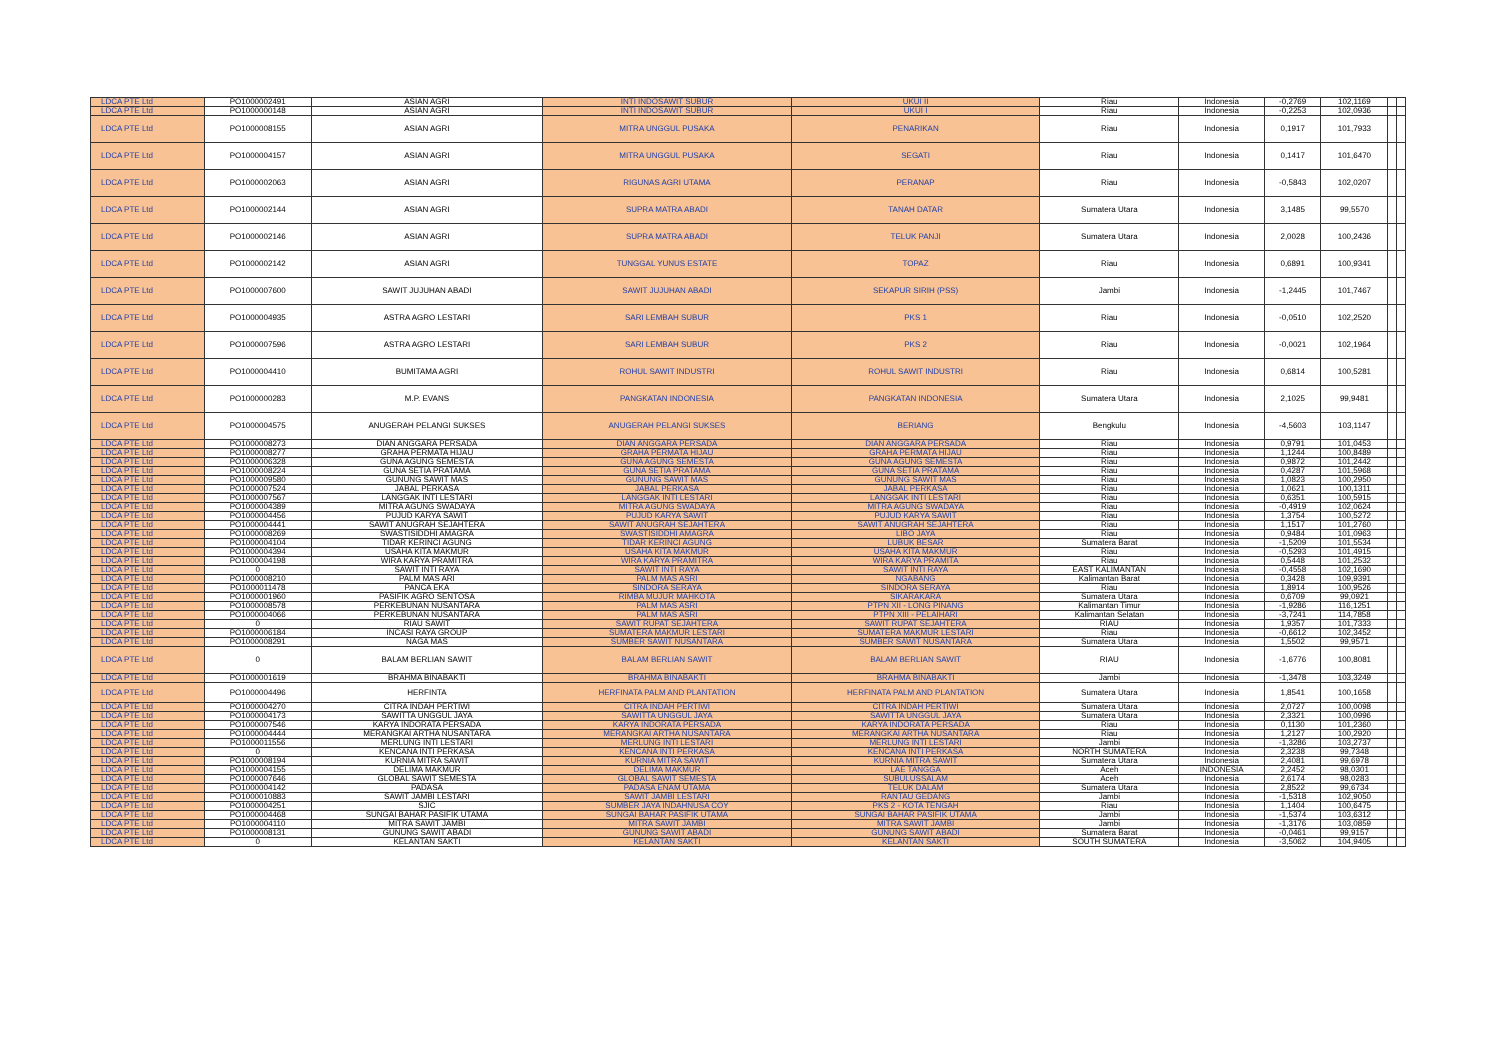| LDCA PTE Ltd | PO1000002491 | ASIAN AGRI | INTI INDOSAWIT SUBUR | UKUI II | Riau | Indonesia | -0,2769 | 102,1169 | | |
| LDCA PTE Ltd | PO1000000148 | ASIAN AGRI | INTI INDOSAWIT SUBUR | UKUI I | Riau | Indonesia | -0,2253 | 102,0936 | | |
| LDCA PTE Ltd | PO1000008155 | ASIAN AGRI | MITRA UNGGUL PUSAKA | PENARIKAN | Riau | Indonesia | 0,1917 | 101,7933 | | |
| LDCA PTE Ltd | PO1000004157 | ASIAN AGRI | MITRA UNGGUL PUSAKA | SEGATI | Riau | Indonesia | 0,1417 | 101,6470 | | |
| LDCA PTE Ltd | PO1000002063 | ASIAN AGRI | RIGUNAS AGRI UTAMA | PERANAP | Riau | Indonesia | -0,5843 | 102,0207 | | |
| LDCA PTE Ltd | PO1000002144 | ASIAN AGRI | SUPRA MATRA ABADI | TANAH DATAR | Sumatera Utara | Indonesia | 3,1485 | 99,5570 | | |
| LDCA PTE Ltd | PO1000002146 | ASIAN AGRI | SUPRA MATRA ABADI | TELUK PANJI | Sumatera Utara | Indonesia | 2,0028 | 100,2436 | | |
| LDCA PTE Ltd | PO1000002142 | ASIAN AGRI | TUNGGAL YUNUS ESTATE | TOPAZ | Riau | Indonesia | 0,6891 | 100,9341 | | |
| LDCA PTE Ltd | PO1000007600 | SAWIT JUJUHAN ABADI | SAWIT JUJUHAN ABADI | SEKAPUR SIRIH (PSS) | Jambi | Indonesia | -1,2445 | 101,7467 | | |
| LDCA PTE Ltd | PO1000004935 | ASTRA AGRO LESTARI | SARI LEMBAH SUBUR | PKS 1 | Riau | Indonesia | -0,0510 | 102,2520 | | |
| LDCA PTE Ltd | PO1000007596 | ASTRA AGRO LESTARI | SARI LEMBAH SUBUR | PKS 2 | Riau | Indonesia | -0,0021 | 102,1964 | | |
| LDCA PTE Ltd | PO1000004410 | BUMITAMA AGRI | ROHUL SAWIT INDUSTRI | ROHUL SAWIT INDUSTRI | Riau | Indonesia | 0,6814 | 100,5281 | | |
| LDCA PTE Ltd | PO1000000283 | M.P. EVANS | PANGKATAN INDONESIA | PANGKATAN INDONESIA | Sumatera Utara | Indonesia | 2,1025 | 99,9481 | | |
| LDCA PTE Ltd | PO1000004575 | ANUGERAH PELANGI SUKSES | ANUGERAH PELANGI SUKSES | BERIANG | Bengkulu | Indonesia | -4,5603 | 103,1147 | | |
| LDCA PTE Ltd | PO1000008273 | DIAN ANGGARA PERSADA | DIAN ANGGARA PERSADA | DIAN ANGGARA PERSADA | Riau | Indonesia | 0,9791 | 101,0453 | | |
| LDCA PTE Ltd | PO1000008277 | GRAHA PERMATA HIJAU | GRAHA PERMATA HIJAU | GRAHA PERMATA HIJAU | Riau | Indonesia | 1,1244 | 100,8489 | | |
| LDCA PTE Ltd | PO1000006328 | GUNA AGUNG SEMESTA | GUNA AGUNG SEMESTA | GUNA AGUNG SEMESTA | Riau | Indonesia | 0,9872 | 101,2442 | | |
| LDCA PTE Ltd | PO1000008224 | GUNA SETIA PRATAMA | GUNA SETIA PRATAMA | GUNA SETIA PRATAMA | Riau | Indonesia | 0,4287 | 101,5968 | | |
| LDCA PTE Ltd | PO1000009580 | GUNUNG SAWIT MAS | GUNUNG SAWIT MAS | GUNUNG SAWIT MAS | Riau | Indonesia | 1,0823 | 100,2950 | | |
| LDCA PTE Ltd | PO1000007524 | JABAL PERKASA | JABAL PERKASA | JABAL PERKASA | Riau | Indonesia | 1,0621 | 100,1311 | | |
| LDCA PTE Ltd | PO1000007567 | LANGGAK INTI LESTARI | LANGGAK INTI LESTARI | LANGGAK INTI LESTARI | Riau | Indonesia | 0,6351 | 100,5915 | | |
| LDCA PTE Ltd | PO1000004389 | MITRA AGUNG SWADAYA | MITRA AGUNG SWADAYA | MITRA AGUNG SWADAYA | Riau | Indonesia | -0,4919 | 102,0624 | | |
| LDCA PTE Ltd | PO1000004456 | PUJUD KARYA SAWIT | PUJUD KARYA SAWIT | PUJUD KARYA SAWIT | Riau | Indonesia | 1,3754 | 100,5272 | | |
| LDCA PTE Ltd | PO1000004441 | SAWIT ANUGRAH SEJAHTERA | SAWIT ANUGRAH SEJAHTERA | SAWIT ANUGRAH SEJAHTERA | Riau | Indonesia | 1,1517 | 101,2760 | | |
| LDCA PTE Ltd | PO1000008269 | SWASTISIDDHI AMAGRA | SWASTISIDDHI AMAGRA | LIBO JAYA | Riau | Indonesia | 0,9484 | 101,0963 | | |
| LDCA PTE Ltd | PO1000004104 | TIDAR KERINCI AGUNG | TIDAR KERINCI AGUNG | LUBUK BESAR | Sumatera Barat | Indonesia | -1,5209 | 101,5534 | | |
| LDCA PTE Ltd | PO1000004394 | USAHA KITA MAKMUR | USAHA KITA MAKMUR | USAHA KITA MAKMUR | Riau | Indonesia | -0,5293 | 101,4915 | | |
| LDCA PTE Ltd | PO1000004198 | WIRA KARYA PRAMITRA | WIRA KARYA PRAMITRA | WIRA KARYA PRAMITA | Riau | Indonesia | 0,5448 | 101,2532 | | |
| LDCA PTE Ltd | 0 | SAWIT INTI RAYA | SAWIT INTI RAYA | SAWIT INTI RAYA | EAST KALIMANTAN | Indonesia | -0,4558 | 102,1690 | | |
| LDCA PTE Ltd | PO1000008210 | PALM MAS ARI | PALM MAS ASRI | NGABANG | Kalimantan Barat | Indonesia | 0,3428 | 109,9391 | | |
| LDCA PTE Ltd | PO1000011478 | PANCA EKA | SINDORA SERAYA | SINDORA SERAYA | Riau | Indonesia | 1,8914 | 100,9526 | | |
| LDCA PTE Ltd | PO1000001960 | PASIFIK AGRO SENTOSA | RIMBA MUJUR MAHKOTA | SIKARAKARA | Sumatera Utara | Indonesia | 0,6709 | 99,0921 | | |
| LDCA PTE Ltd | PO1000008578 | PERKEBUNAN NUSANTARA | PALM MAS ASRI | PTPN XII - LONG PINANG | Kalimantan Timur | Indonesia | -1,9286 | 116,1251 | | |
| LDCA PTE Ltd | PO1000004066 | PERKEBUNAN NUSANTARA | PALM MAS ASRI | PTPN XIII - PELAIHARI | Kalimantan Selatan | Indonesia | -3,7241 | 114,7858 | | |
| LDCA PTE Ltd | 0 | RIAU SAWIT | SAWIT RUPAT SEJAHTERA | SAWIT RUPAT SEJAHTERA | RIAU | Indonesia | 1,9357 | 101,7333 | | |
| LDCA PTE Ltd | PO1000006184 | INCASI RAYA GROUP | SUMATERA MAKMUR LESTARI | SUMATERA MAKMUR LESTARI | Riau | Indonesia | -0,6612 | 102,3452 | | |
| LDCA PTE Ltd | PO1000008291 | NAGA MAS | SUMBER SAWIT NUSANTARA | SUMBER SAWIT NUSANTARA | Sumatera Utara | Indonesia | 1,5502 | 99,9571 | | |
| LDCA PTE Ltd | 0 | BALAM BERLIAN SAWIT | BALAM BERLIAN SAWIT | BALAM BERLIAN SAWIT | RIAU | Indonesia | -1,6776 | 100,8081 | | |
| LDCA PTE Ltd | PO1000001619 | BRAHMA BINABAKTI | BRAHMA BINABAKTI | BRAHMA BINABAKTI | Jambi | Indonesia | -1,3478 | 103,3249 | | |
| LDCA PTE Ltd | PO1000004496 | HERFINTA | HERFINATA PALM AND PLANTATION | HERFINATA PALM AND PLANTATION | Sumatera Utara | Indonesia | 1,8541 | 100,1658 | | |
| LDCA PTE Ltd | PO1000004270 | CITRA INDAH PERTIWI | CITRA INDAH PERTIWI | CITRA INDAH PERTIWI | Sumatera Utara | Indonesia | 2,0727 | 100,0098 | | |
| LDCA PTE Ltd | PO1000004173 | SAWITTA UNGGUL JAYA | SAWITTA UNGGUL JAYA | SAWITTA UNGGUL JAYA | Sumatera Utara | Indonesia | 2,3321 | 100,0996 | | |
| LDCA PTE Ltd | PO1000007546 | KARYA INDORATA PERSADA | KARYA INDORATA PERSADA | KARYA INDORATA PERSADA | Riau | Indonesia | 0,1130 | 101,2360 | | |
| LDCA PTE Ltd | PO1000004444 | MERANGKAI ARTHA NUSANTARA | MERANGKAI ARTHA NUSANTARA | MERANGKAI ARTHA NUSANTARA | Riau | Indonesia | 1,2127 | 100,2920 | | |
| LDCA PTE Ltd | PO1000011556 | MERLUNG INTI LESTARI | MERLUNG INTI LESTARI | MERLUNG INTI LESTARI | Jambi | Indonesia | -1,3286 | 103,2737 | | |
| LDCA PTE Ltd | 0 | KENCANA INTI PERKASA | KENCANA INTI PERKASA | KENCANA INTI PERKASA | NORTH SUMATERA | Indonesia | 2,3238 | 99,7348 | | |
| LDCA PTE Ltd | PO1000008194 | KURNIA MITRA SAWIT | KURNIA MITRA SAWIT | KURNIA MITRA SAWIT | Sumatera Utara | Indonesia | 2,4081 | 99,6978 | | |
| LDCA PTE Ltd | PO1000004155 | DELIMA MAKMUR | DELIMA MAKMUR | LAE TANGGA | Aceh | INDONESIA | 2,2452 | 98,0301 | | |
| LDCA PTE Ltd | PO1000007646 | GLOBAL SAWIT SEMESTA | GLOBAL SAWIT SEMESTA | SUBULUSSALAM | Aceh | Indonesia | 2,6174 | 98,0283 | | |
| LDCA PTE Ltd | PO1000004142 | PADASA | PADASA ENAM UTAMA | TELUK DALAM | Sumatera Utara | Indonesia | 2,8522 | 99,6734 | | |
| LDCA PTE Ltd | PO1000010883 | SAWIT JAMBI LESTARI | SAWIT JAMBI LESTARI | RANTAU GEDANG | Jambi | Indonesia | -1,5318 | 102,9050 | | |
| LDCA PTE Ltd | PO1000004251 | SJIC | SUMBER JAYA INDAHNUSA COY | PKS 2 - KOTA TENGAH | Riau | Indonesia | 1,1404 | 100,6475 | | |
| LDCA PTE Ltd | PO1000004468 | SUNGAI BAHAR PASIFIK UTAMA | SUNGAI BAHAR PASIFIK UTAMA | SUNGAI BAHAR PASIFIK UTAMA | Jambi | Indonesia | -1,5374 | 103,6312 | | |
| LDCA PTE Ltd | PO1000004110 | MITRA SAWIT JAMBI | MITRA SAWIT JAMBI | MITRA SAWIT JAMBI | Jambi | Indonesia | -1,3176 | 103,0859 | | |
| LDCA PTE Ltd | PO1000008131 | GUNUNG SAWIT ABADI | GUNUNG SAWIT ABADI | GUNUNG SAWIT ABADI | Sumatera Barat | Indonesia | -0,0461 | 99,9157 | | |
| LDCA PTE Ltd | 0 | KELANTAN SAKTI | KELANTAN SAKTI | KELANTAN SAKTI | SOUTH SUMATERA | Indonesia | -3,5062 | 104,9405 | | |